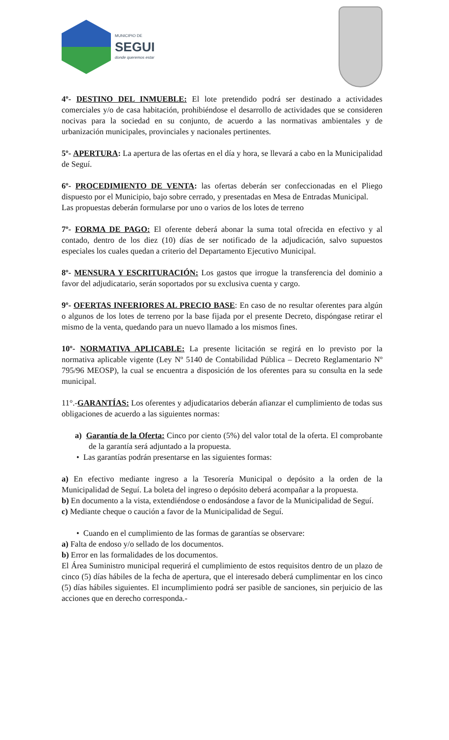MUNICIPIO DE
SEGUI
donde queremos estar
4º- DESTINO DEL INMUEBLE: El lote pretendido podrá ser destinado a actividades comerciales y/o de casa habitación, prohibiéndose el desarrollo de actividades que se consideren nocivas para la sociedad en su conjunto, de acuerdo a las normativas ambientales y de urbanización municipales, provinciales y nacionales pertinentes.
5º- APERTURA: La apertura de las ofertas en el día y hora, se llevará a cabo en la Municipalidad de Seguí.
6º- PROCEDIMIENTO DE VENTA: las ofertas deberán ser confeccionadas en el Pliego dispuesto por el Municipio, bajo sobre cerrado, y presentadas en Mesa de Entradas Municipal.
Las propuestas deberán formularse por uno o varios de los lotes de terreno
7º- FORMA DE PAGO: El oferente deberá abonar la suma total ofrecida en efectivo y al contado, dentro de los diez (10) días de ser notificado de la adjudicación, salvo supuestos especiales los cuales quedan a criterio del Departamento Ejecutivo Municipal.
8º- MENSURA Y ESCRITURACIÓN: Los gastos que irrogue la transferencia del dominio a favor del adjudicatario, serán soportados por su exclusiva cuenta y cargo.
9º- OFERTAS INFERIORES AL PRECIO BASE: En caso de no resultar oferentes para algún o algunos de los lotes de terreno por la base fijada por el presente Decreto, dispóngase retirar el mismo de la venta, quedando para un nuevo llamado a los mismos fines.
10º- NORMATIVA APLICABLE: La presente licitación se regirá en lo previsto por la normativa aplicable vigente (Ley Nº 5140 de Contabilidad Pública – Decreto Reglamentario Nº 795/96 MEOSP), la cual se encuentra a disposición de los oferentes para su consulta en la sede municipal.
11°.-GARANTÍAS: Los oferentes y adjudicatarios deberán afianzar el cumplimiento de todas sus obligaciones de acuerdo a las siguientes normas:
a) Garantía de la Oferta: Cinco por ciento (5%) del valor total de la oferta. El comprobante de la garantía será adjuntado a la propuesta.
• Las garantías podrán presentarse en las siguientes formas:
a) En efectivo mediante ingreso a la Tesorería Municipal o depósito a la orden de la Municipalidad de Seguí. La boleta del ingreso o depósito deberá acompañar a la propuesta.
b) En documento a la vista, extendiéndose o endosándose a favor de la Municipalidad de Seguí.
c) Mediante cheque o caución a favor de la Municipalidad de Seguí.
• Cuando en el cumplimiento de las formas de garantías se observare:
a) Falta de endoso y/o sellado de los documentos.
b) Error en las formalidades de los documentos.
El Área Suministro municipal requerirá el cumplimiento de estos requisitos dentro de un plazo de cinco (5) días hábiles de la fecha de apertura, que el interesado deberá cumplimentar en los cinco (5) días hábiles siguientes. El incumplimiento podrá ser pasible de sanciones, sin perjuicio de las acciones que en derecho corresponda.-